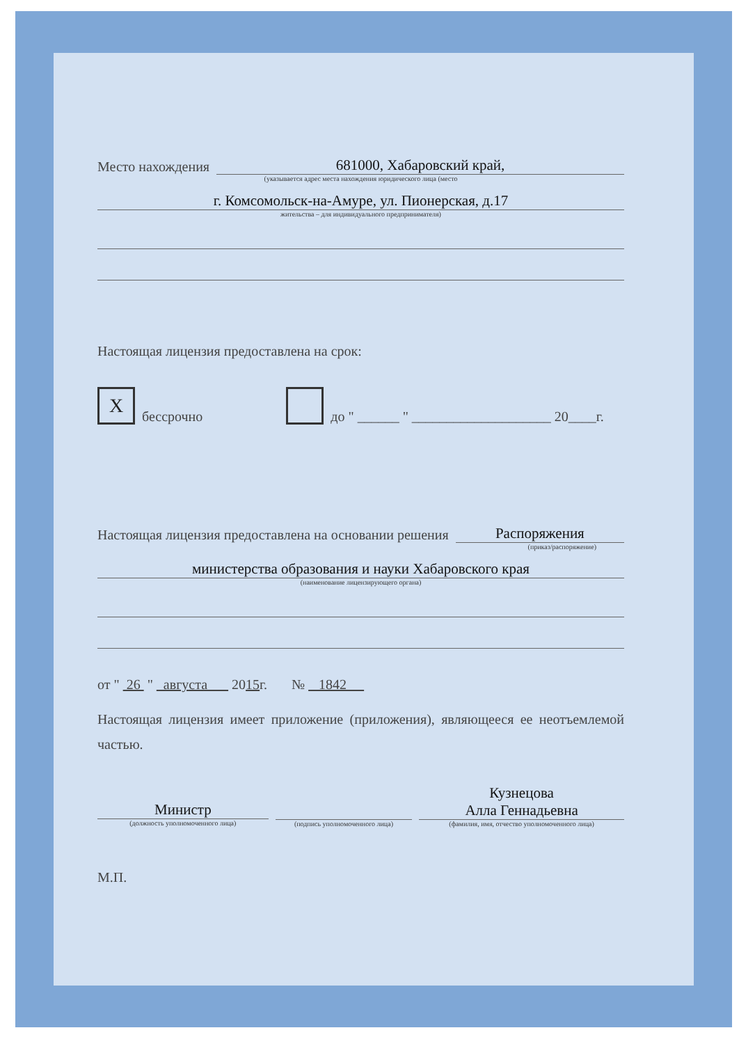Место нахождения
681000, Хабаровский край,
(указывается адрес места нахождения юридического лица (место
г. Комсомольск-на-Амуре, ул. Пионерская, д.17
жительства – для индивидуального предпринимателя)
Настоящая лицензия предоставлена на срок:
Xбессрочно до " ______ " ____________________ 20____г.
Настоящая лицензия предоставлена на основании решения
Распоряжения
(приказ/распоряжение)
министерства образования и науки Хабаровского края
(наименование лицензирующего органа)
от " 26 " августа 2015г. № 1842
Настоящая лицензия имеет приложение (приложения), являющееся ее неотъемлемой частью.
Министр
(должность уполномоченного лица)
(подпись уполномоченного лица)
Кузнецова
Алла Геннадьевна
(фамилия, имя, отчество уполномоченного лица)
М.П.